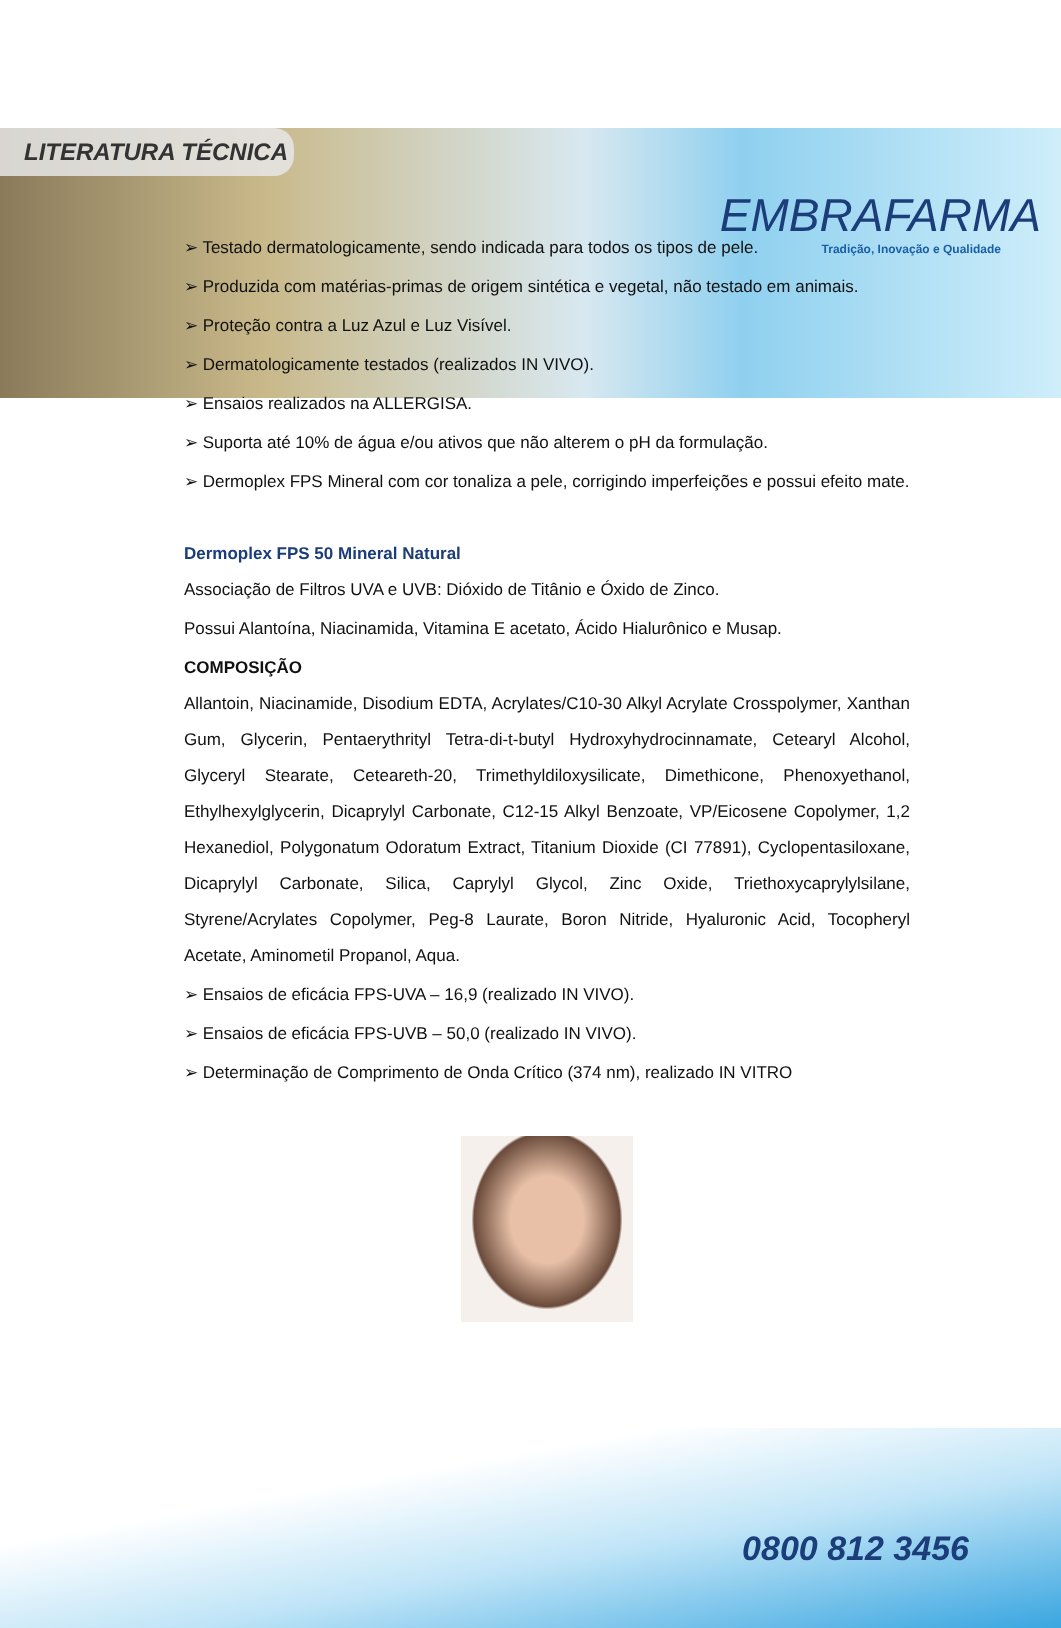LITERATURA TÉCNICA
EMBRAFARMA
Tradição, Inovação e Qualidade
➢ Testado dermatologicamente, sendo indicada para todos os tipos de pele.
➢ Produzida com matérias-primas de origem sintética e vegetal, não testado em animais.
➢ Proteção contra a Luz Azul e Luz Visível.
➢ Dermatologicamente testados (realizados IN VIVO).
➢ Ensaios realizados na ALLERGISA.
➢ Suporta até 10% de água e/ou ativos que não alterem o pH da formulação.
➢ Dermoplex FPS Mineral com cor tonaliza a pele, corrigindo imperfeições e possui efeito mate.
Dermoplex FPS 50 Mineral Natural
Associação de Filtros UVA e UVB: Dióxido de Titânio e Óxido de Zinco.
Possui Alantoína, Niacinamida, Vitamina E acetato, Ácido Hialurônico e Musap.
COMPOSIÇÃO
Allantoin, Niacinamide, Disodium EDTA, Acrylates/C10-30 Alkyl Acrylate Crosspolymer, Xanthan Gum, Glycerin, Pentaerythrityl Tetra-di-t-butyl Hydroxyhydrocinnamate, Cetearyl Alcohol, Glyceryl Stearate, Ceteareth-20, Trimethyldiloxysilicate, Dimethicone, Phenoxyethanol, Ethylhexylglycerin, Dicaprylyl Carbonate, C12-15 Alkyl Benzoate, VP/Eicosene Copolymer, 1,2 Hexanediol, Polygonatum Odoratum Extract, Titanium Dioxide (CI 77891), Cyclopentasiloxane, Dicaprylyl Carbonate, Silica, Caprylyl Glycol, Zinc Oxide, Triethoxycaprylylsilane, Styrene/Acrylates Copolymer, Peg-8 Laurate, Boron Nitride, Hyaluronic Acid, Tocopheryl Acetate, Aminometil Propanol, Aqua.
➢ Ensaios de eficácia FPS-UVA – 16,9 (realizado IN VIVO).
➢ Ensaios de eficácia FPS-UVB – 50,0 (realizado IN VIVO).
➢ Determinação de Comprimento de Onda Crítico (374 nm), realizado IN VITRO
0800 812 3456